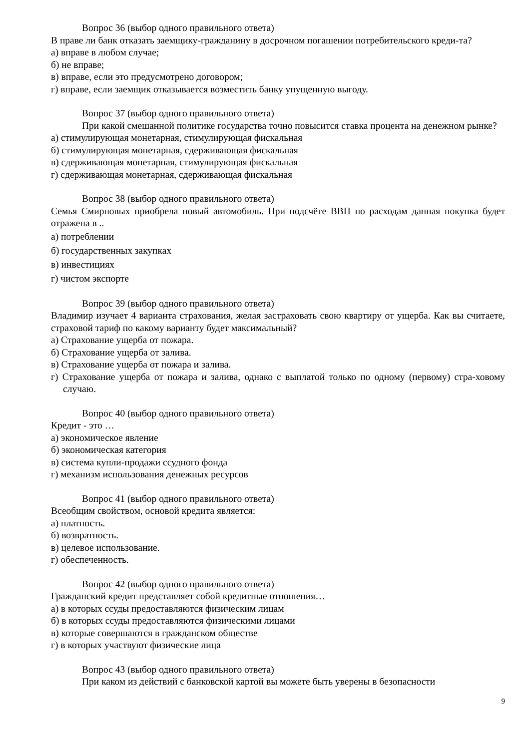Вопрос 36 (выбор одного правильного ответа)
В праве ли банк отказать заемщику-гражданину в досрочном погашении потребительского креди-та?
а) вправе в любом случае;
б) не вправе;
в) вправе, если это предусмотрено договором;
г) вправе, если заемщик отказывается возместить банку упущенную выгоду.
Вопрос 37 (выбор одного правильного ответа)
При какой смешанной политике государства точно повысится ставка процента на денежном рынке?
а) стимулирующая монетарная, стимулирующая фискальная
б) стимулирующая монетарная, сдерживающая фискальная
в) сдерживающая монетарная, стимулирующая фискальная
г) сдерживающая монетарная, сдерживающая фискальная
Вопрос 38 (выбор одного правильного ответа)
Семья Смирновых приобрела новый автомобиль. При подсчёте ВВП по расходам данная покупка будет отражена в ..
а) потреблении
б) государственных закупках
в) инвестициях
г) чистом экспорте
Вопрос 39 (выбор одного правильного ответа)
Владимир изучает 4 варианта страхования, желая застраховать свою квартиру от ущерба. Как вы считаете, страховой тариф по какому варианту будет максимальный?
а) Страхование ущерба от пожара.
б) Страхование ущерба от залива.
в) Страхование ущерба от пожара и залива.
г) Страхование ущерба от пожара и залива, однако с выплатой только по одному (первому) стра-ховому случаю.
Вопрос 40 (выбор одного правильного ответа)
Кредит - это …
а) экономическое явление
б) экономическая категория
в) система купли-продажи ссудного фонда
г) механизм использования денежных ресурсов
Вопрос 41 (выбор одного правильного ответа)
Всеобщим свойством, основой кредита является:
а) платность.
б) возвратность.
в) целевое использование.
г) обеспеченность.
Вопрос 42 (выбор одного правильного ответа)
Гражданский кредит представляет собой кредитные отношения…
а) в которых ссуды предоставляются физическим лицам
б) в которых ссуды предоставляются физическими лицами
в) которые совершаются в гражданском обществе
г) в которых участвуют физические лица
Вопрос 43 (выбор одного правильного ответа)
При каком из действий с банковской картой вы можете быть уверены в безопасности
9